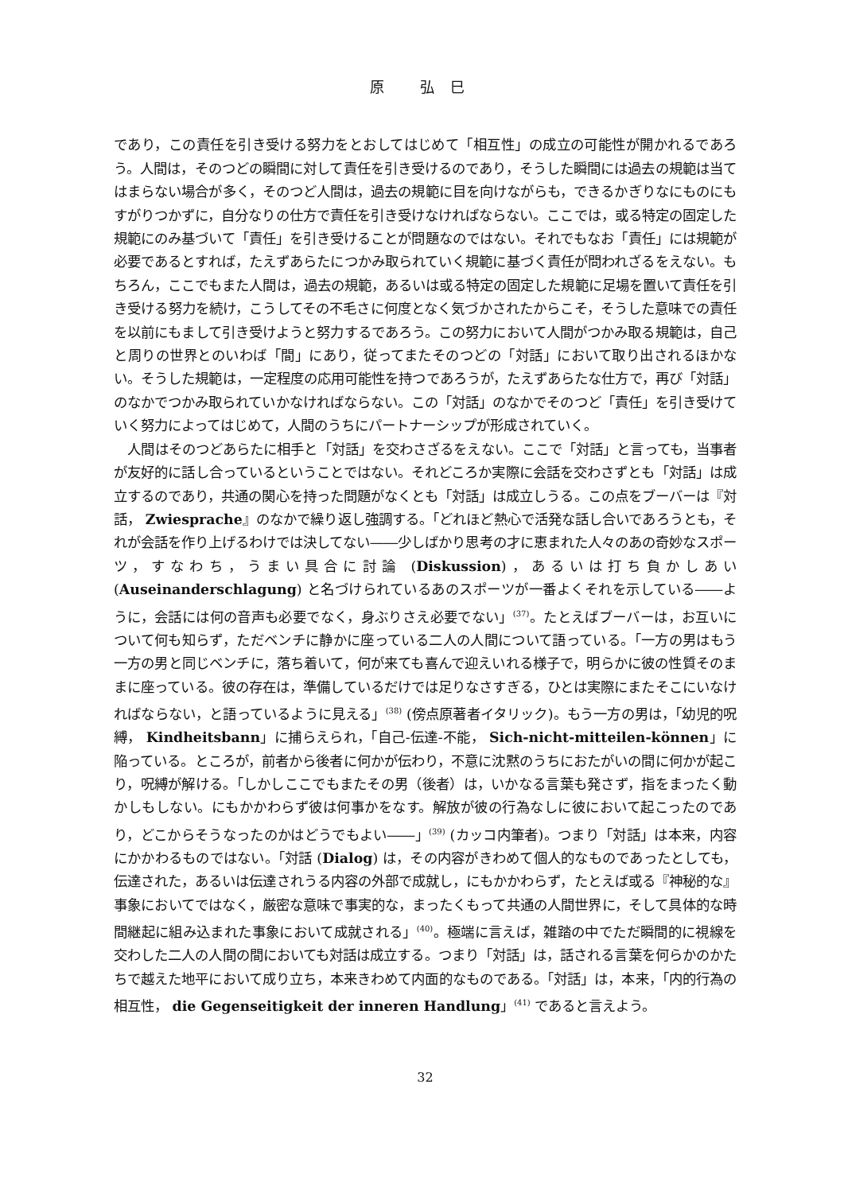原 弘巳
であり，この責任を引き受ける努力をとおしてはじめて「相互性」の成立の可能性が開かれるであろう。人間は，そのつどの瞬間に対して責任を引き受けるのであり，そうした瞬間には過去の規範は当てはまらない場合が多く，そのつど人間は，過去の規範に目を向けながらも，できるかぎりなにものにもすがりつかずに，自分なりの仕方で責任を引き受けなければならない。ここでは，或る特定の固定した規範にのみ基づいて「責任」を引き受けることが問題なのではない。それでもなお「責任」には規範が必要であるとすれば，たえずあらたにつかみ取られていく規範に基づく責任が問われざるをえない。もちろん，ここでもまた人間は，過去の規範，あるいは或る特定の固定した規範に足場を置いて責任を引き受ける努力を続け，こうしてその不毛さに何度となく気づかされたからこそ，そうした意味での責任を以前にもまして引き受けようと努力するであろう。この努力において人間がつかみ取る規範は，自己と周りの世界とのいわば「間」にあり，従ってまたそのつどの「対話」において取り出されるほかない。そうした規範は，一定程度の応用可能性を持つであろうが，たえずあらたな仕方で，再び「対話」のなかでつかみ取られていかなければならない。この「対話」のなかでそのつど「責任」を引き受けていく努力によってはじめて，人間のうちにパートナーシップが形成されていく。
人間はそのつどあらたに相手と「対話」を交わさざるをえない。ここで「対話」と言っても，当事者が友好的に話し合っているということではない。それどころか実際に会話を交わさずとも「対話」は成立するのであり，共通の関心を持った問題がなくとも「対話」は成立しうる。この点をブーバーは『対話， Zwiesprache』のなかで繰り返し強調する。「どれほど熱心で活発な話し合いであろうとも，それが会話を作り上げるわけでは決してない――少しばかり思考の才に恵まれた人々のあの奇妙なスポーツ，すなわち，うまい具合に討論 (Diskussion)，あるいは打ち負かしあい (Auseinanderschlagung) と名づけられているあのスポーツが一番よくそれを示している――ように，会話には何の音声も必要でなく，身ぶりさえ必要でない」<sup>(37)</sup>。たとえばブーバーは，お互いについて何も知らず，ただベンチに静かに座っている二人の人間について語っている。「一方の男はもう一方の男と同じベンチに，落ち着いて，何が来ても喜んで迎えいれる様子で，明らかに彼の性質そのままに座っている。彼の存在は，準備しているだけでは足りなさすぎる，ひとは実際にまたそこにいなければならない，と語っているように見える」<sup>(38)</sup> (傍点原著者イタリック)。もう一方の男は，「幼児的呪縛， Kindheitsbann」に捕らえられ，「自己-伝達-不能， Sich-nicht-mitteilen-können」に陥っている。ところが，前者から後者に何かが伝わり，不意に沈黙のうちにおたがいの間に何かが起こり，呪縛が解ける。「しかしここでもまたその男（後者）は，いかなる言葉も発さず，指をまったく動かしもしない。にもかかわらず彼は何事かをなす。解放が彼の行為なしに彼において起こったのであり，どこからそうなったのかはどうでもよい――」<sup>(39)</sup> (カッコ内筆者)。つまり「対話」は本来，内容にかかわるものではない。「対話 (Dialog) は，その内容がきわめて個人的なものであったとしても，伝達された，あるいは伝達されうる内容の外部で成就し，にもかかわらず，たとえば或る『神秘的な』事象においてではなく，厳密な意味で事実的な，まったくもって共通の人間世界に，そして具体的な時間継起に組み込まれた事象において成就される」<sup>(40)</sup>。極端に言えば，雑踏の中でただ瞬間的に視線を交わした二人の人間の間においても対話は成立する。つまり「対話」は，話される言葉を何らかのかたちで越えた地平において成り立ち，本来きわめて内面的なものである。「対話」は，本来，「内的行為の相互性， die Gegenseitigkeit der inneren Handlung」<sup>(41)</sup> であると言えよう。
32